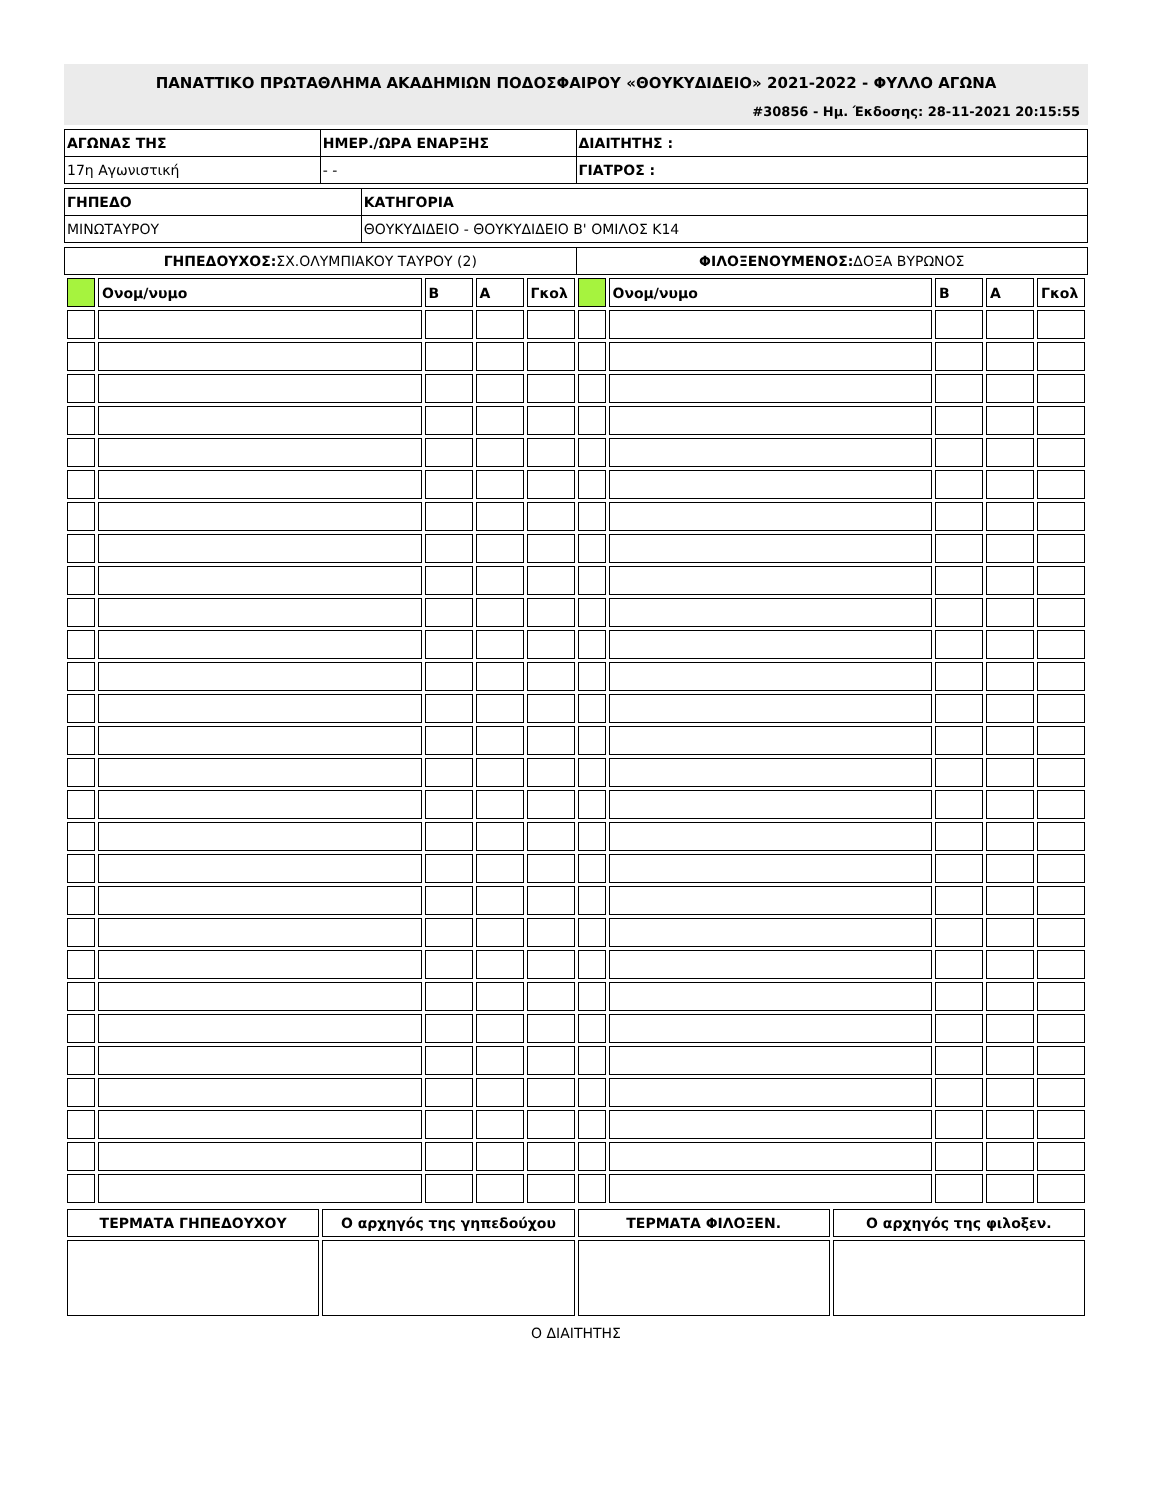ΠΑΝΑΤΤΙΚΟ ΠΡΩΤΑΘΛΗΜΑ ΑΚΑΔΗΜΙΩΝ ΠΟΔΟΣΦΑΙΡΟΥ «ΘΟΥΚΥΔΙΔΕΙΟ» 2021-2022 - ΦΥΛΛΟ ΑΓΩΝΑ
#30856 - Ημ. Έκδοσης: 28-11-2021 20:15:55
| ΑΓΩΝΑΣ ΤΗΣ | ΗΜΕΡ./ΩΡΑ ΕΝΑΡΞΗΣ | ΔΙΑΙΤΗΤΗΣ : |
| 17η Αγωνιστική | - - | ΓΙΑΤΡΟΣ : |
| ΓΗΠΕΔΟ | ΚΑΤΗΓΟΡΙΑ |
| ΜΙΝΩΤΑΥΡΟΥ | ΘΟΥΚΥΔΙΔΕΙΟ - ΘΟΥΚΥΔΙΔΕΙΟ Β' ΟΜΙΛΟΣ Κ14 |
| ΓΗΠΕΔΟΥΧΟΣ: ΣΧ.ΟΛΥΜΠΙΑΚΟΥ ΤΑΥΡΟΥ (2) | ΦΙΛΟΞΕΝΟΥΜΕΝΟΣ: ΔΟΞΑ ΒΥΡΩΝΟΣ |
| | Ονομ/νυμο | Β | Α | Γκολ | | Ονομ/νυμο | Β | Α | Γκολ |
| --- | --- | --- | --- | --- | --- | --- | --- | --- | --- |
| ΤΕΡΜΑΤΑ ΓΗΠΕΔΟΥΧΟΥ | Ο αρχηγός της γηπεδούχου | ΤΕΡΜΑΤΑ ΦΙΛΟΞΕΝ. | Ο αρχηγός της φιλοξεν. |
Ο ΔΙΑΙΤΗΤΗΣ